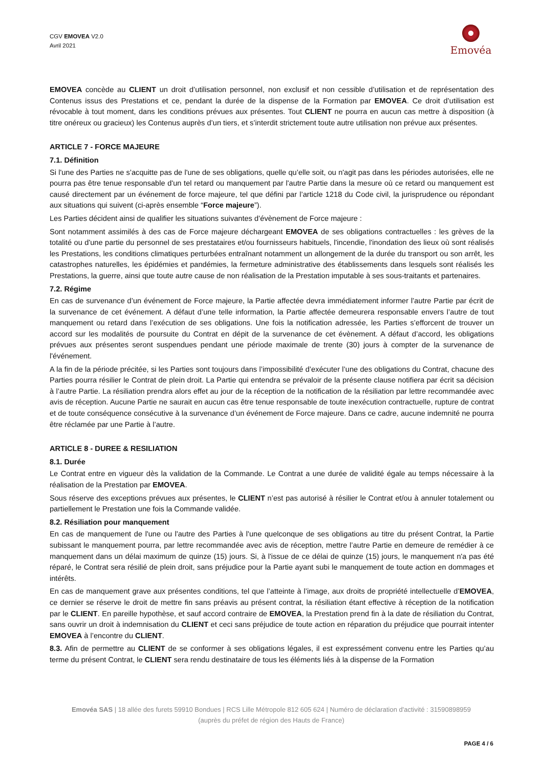CGV EMOVEA V2.0
Avril 2021
Emovéa
EMOVEA concède au CLIENT un droit d’utilisation personnel, non exclusif et non cessible d’utilisation et de représentation des Contenus issus des Prestations et ce, pendant la durée de la dispense de la Formation par EMOVEA. Ce droit d’utilisation est révocable à tout moment, dans les conditions prévues aux présentes. Tout CLIENT ne pourra en aucun cas mettre à disposition (à titre onéreux ou gracieux) les Contenus auprès d’un tiers, et s’interdit strictement toute autre utilisation non prévue aux présentes.
ARTICLE 7 - FORCE MAJEURE
7.1. Définition
Si l'une des Parties ne s’acquitte pas de l'une de ses obligations, quelle qu’elle soit, ou n'agit pas dans les périodes autorisées, elle ne pourra pas être tenue responsable d'un tel retard ou manquement par l'autre Partie dans la mesure où ce retard ou manquement est causé directement par un événement de force majeure, tel que défini par l’article 1218 du Code civil, la jurisprudence ou répondant aux situations qui suivent (ci-après ensemble “Force majeure”).
Les Parties décident ainsi de qualifier les situations suivantes d’évènement de Force majeure :
Sont notamment assimilés à des cas de Force majeure déchargeant EMOVEA de ses obligations contractuelles : les grèves de la totalité ou d'une partie du personnel de ses prestataires et/ou fournisseurs habituels, l'incendie, l'inondation des lieux où sont réalisés les Prestations, les conditions climatiques perturbées entraînant notamment un allongement de la durée du transport ou son arrêt, les catastrophes naturelles, les épidémies et pandémies, la fermeture administrative des établissements dans lesquels sont réalisés les Prestations, la guerre, ainsi que toute autre cause de non réalisation de la Prestation imputable à ses sous-traitants et partenaires.
7.2. Régime
En cas de survenance d’un événement de Force majeure, la Partie affectée devra immédiatement informer l’autre Partie par écrit de la survenance de cet événement. A défaut d’une telle information, la Partie affectée demeurera responsable envers l’autre de tout manquement ou retard dans l’exécution de ses obligations. Une fois la notification adressée, les Parties s’efforcent de trouver un accord sur les modalités de poursuite du Contrat en dépit de la survenance de cet évènement. A défaut d’accord, les obligations prévues aux présentes seront suspendues pendant une période maximale de trente (30) jours à compter de la survenance de l'événement.
A la fin de la période précitée, si les Parties sont toujours dans l’impossibilité d’exécuter l’une des obligations du Contrat, chacune des Parties pourra résilier le Contrat de plein droit. La Partie qui entendra se prévaloir de la présente clause notifiera par écrit sa décision à l’autre Partie. La résiliation prendra alors effet au jour de la réception de la notification de la résiliation par lettre recommandée avec avis de réception. Aucune Partie ne saurait en aucun cas être tenue responsable de toute inexécution contractuelle, rupture de contrat et de toute conséquence consécutive à la survenance d’un événement de Force majeure. Dans ce cadre, aucune indemnité ne pourra être réclamée par une Partie à l’autre.
ARTICLE 8 - DUREE & RESILIATION
8.1. Durée
Le Contrat entre en vigueur dès la validation de la Commande. Le Contrat a une durée de validité égale au temps nécessaire à la réalisation de la Prestation par EMOVEA.
Sous réserve des exceptions prévues aux présentes, le CLIENT n’est pas autorisé à résilier le Contrat et/ou à annuler totalement ou partiellement le Prestation une fois la Commande validée.
8.2. Résiliation pour manquement
En cas de manquement de l'une ou l'autre des Parties à l'une quelconque de ses obligations au titre du présent Contrat, la Partie subissant le manquement pourra, par lettre recommandée avec avis de réception, mettre l’autre Partie en demeure de remédier à ce manquement dans un délai maximum de quinze (15) jours. Si, à l'issue de ce délai de quinze (15) jours, le manquement n'a pas été réparé, le Contrat sera résilié de plein droit, sans préjudice pour la Partie ayant subi le manquement de toute action en dommages et intérêts.
En cas de manquement grave aux présentes conditions, tel que l’atteinte à l’image, aux droits de propriété intellectuelle d’EMOVEA, ce dernier se réserve le droit de mettre fin sans préavis au présent contrat, la résiliation étant effective à réception de la notification par le CLIENT. En pareille hypothèse, et sauf accord contraire de EMOVEA, la Prestation prend fin à la date de résiliation du Contrat, sans ouvrir un droit à indemnisation du CLIENT et ceci sans préjudice de toute action en réparation du préjudice que pourrait intenter EMOVEA à l’encontre du CLIENT.
8.3. Afin de permettre au CLIENT de se conformer à ses obligations légales, il est expressément convenu entre les Parties qu’au terme du présent Contrat, le CLIENT sera rendu destinataire de tous les éléments liés à la dispense de la Formation
Emovéa SAS | 18 allée des furets 59910 Bondues | RCS Lille Métropole 812 605 624 | Numéro de déclaration d'activité : 31590898959 (auprès du préfet de région des Hauts de France)
PAGE 4 / 6